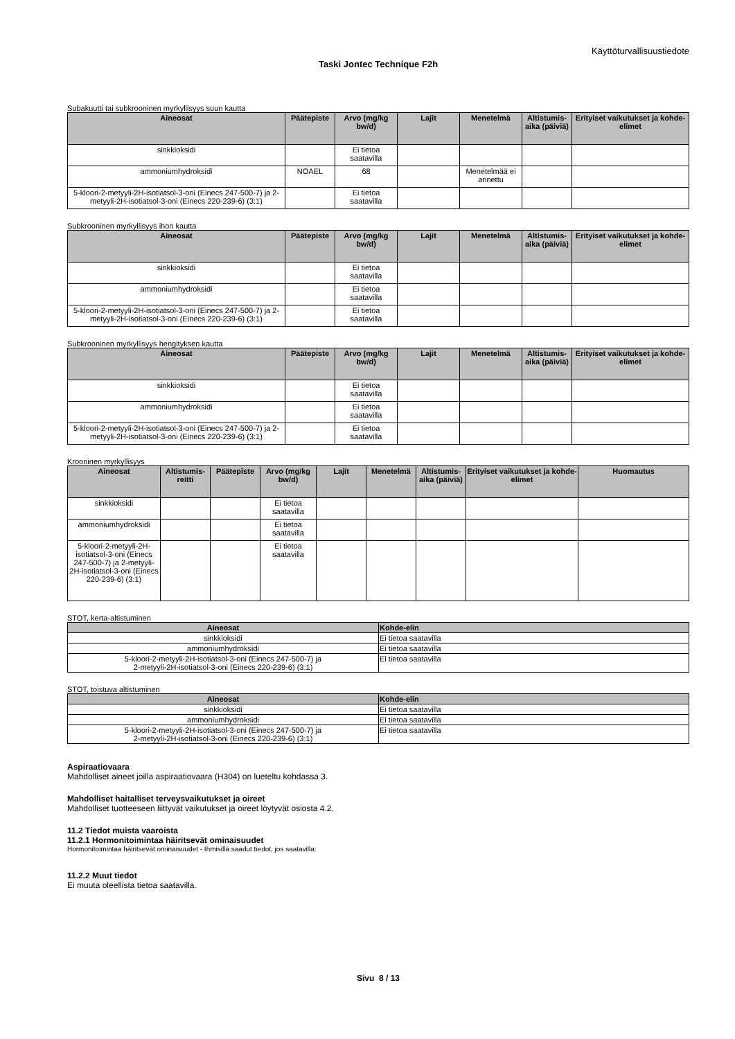Käyttöturvallisuustiedote
Taski Jontec Technique F2h
Subakuutti tai subkrooninen myrkyllisyys suun kautta
| Aineosat | Päätepiste | Arvo (mg/kg bw/d) | Lajit | Menetelmä | Altistumis-aika (päiviä) | Erityiset vaikutukset ja kohde-elimet |
| --- | --- | --- | --- | --- | --- | --- |
| sinkkioksidi | | Ei tietoa saatavilla | | | | |
| ammoniumhydroksidi | NOAEL | 68 | | Menetelmää ei annettu | | |
| 5-kloori-2-metyyli-2H-isotiatsol-3-oni (Einecs 247-500-7) ja 2-metyyli-2H-isotiatsol-3-oni (Einecs 220-239-6) (3:1) | | Ei tietoa saatavilla | | | | |
Subkrooninen myrkyllisyys ihon kautta
| Aineosat | Päätepiste | Arvo (mg/kg bw/d) | Lajit | Menetelmä | Altistumis-aika (päiviä) | Erityiset vaikutukset ja kohde-elimet |
| --- | --- | --- | --- | --- | --- | --- |
| sinkkioksidi | | Ei tietoa saatavilla | | | | |
| ammoniumhydroksidi | | Ei tietoa saatavilla | | | | |
| 5-kloori-2-metyyli-2H-isotiatsol-3-oni (Einecs 247-500-7) ja 2-metyyli-2H-isotiatsol-3-oni (Einecs 220-239-6) (3:1) | | Ei tietoa saatavilla | | | | |
Subkrooninen myrkyllisyys hengityksen kautta
| Aineosat | Päätepiste | Arvo (mg/kg bw/d) | Lajit | Menetelmä | Altistumis-aika (päiviä) | Erityiset vaikutukset ja kohde-elimet |
| --- | --- | --- | --- | --- | --- | --- |
| sinkkioksidi | | Ei tietoa saatavilla | | | | |
| ammoniumhydroksidi | | Ei tietoa saatavilla | | | | |
| 5-kloori-2-metyyli-2H-isotiatsol-3-oni (Einecs 247-500-7) ja 2-metyyli-2H-isotiatsol-3-oni (Einecs 220-239-6) (3:1) | | Ei tietoa saatavilla | | | | |
Krooninen myrkyllisyys
| Aineosat | Altistumis-reitti | Päätepiste | Arvo (mg/kg bw/d) | Lajit | Menetelmä | Altistumis-aika (päiviä) | Erityiset vaikutukset ja kohde-elimet | Huomautus |
| --- | --- | --- | --- | --- | --- | --- | --- | --- |
| sinkkioksidi | | | Ei tietoa saatavilla | | | | | |
| ammoniumhydroksidi | | | Ei tietoa saatavilla | | | | | |
| 5-kloori-2-metyyli-2H-isotiatsol-3-oni (Einecs 247-500-7) ja 2-metyyli-2H-isotiatsol-3-oni (Einecs 220-239-6) (3:1) | | | Ei tietoa saatavilla | | | | | |
STOT, kerta-altistuminen
| Aineosat | Kohde-elin |
| --- | --- |
| sinkkioksidi | Ei tietoa saatavilla |
| ammoniumhydroksidi | Ei tietoa saatavilla |
| 5-kloori-2-metyyli-2H-isotiatsol-3-oni (Einecs 247-500-7) ja 2-metyyli-2H-isotiatsol-3-oni (Einecs 220-239-6) (3:1) | Ei tietoa saatavilla |
STOT, toistuva altistuminen
| Aineosat | Kohde-elin |
| --- | --- |
| sinkkioksidi | Ei tietoa saatavilla |
| ammoniumhydroksidi | Ei tietoa saatavilla |
| 5-kloori-2-metyyli-2H-isotiatsol-3-oni (Einecs 247-500-7) ja 2-metyyli-2H-isotiatsol-3-oni (Einecs 220-239-6) (3:1) | Ei tietoa saatavilla |
Aspiraatiovaara
Mahdolliset aineet joilla aspiraatiovaara (H304) on lueteltu kohdassa 3.
Mahdolliset haitalliset terveysvaikutukset ja oireet
Mahdolliset tuotteeseen liittyvät vaikutukset ja oireet löytyvät osiosta 4.2.
11.2 Tiedot muista vaaroista
11.2.1 Hormonitoimintaa häiritsevät ominaisuudet
Hormonitoimintaa häiritsevät ominaisuudet - Ihmisillä saadut tiedot, jos saatavilla:
11.2.2 Muut tiedot
Ei muuta oleellista tietoa saatavilla.
Sivu 8 / 13